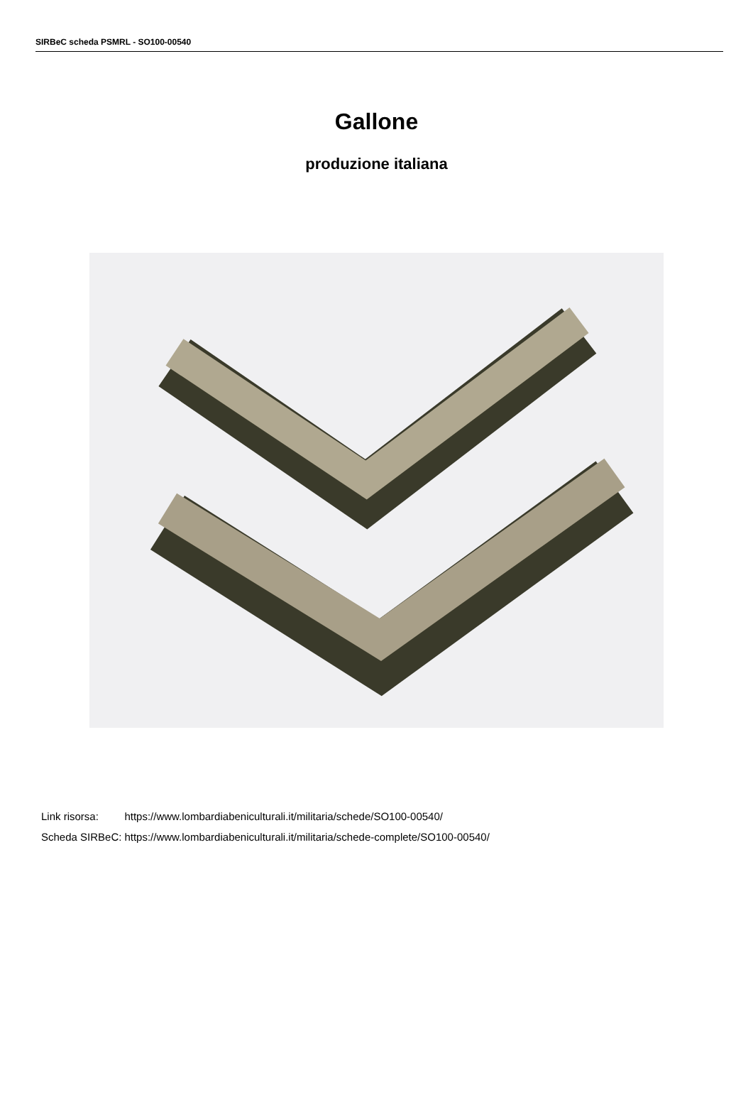SIRBeC scheda PSMRL - SO100-00540
Gallone
produzione italiana
| Link risorsa: | https://www.lombardiabeniculturali.it/militaria/schede/SO100-00540/ |
| Scheda SIRBeC: | https://www.lombardiabeniculturali.it/militaria/schede-complete/SO100-00540/ |